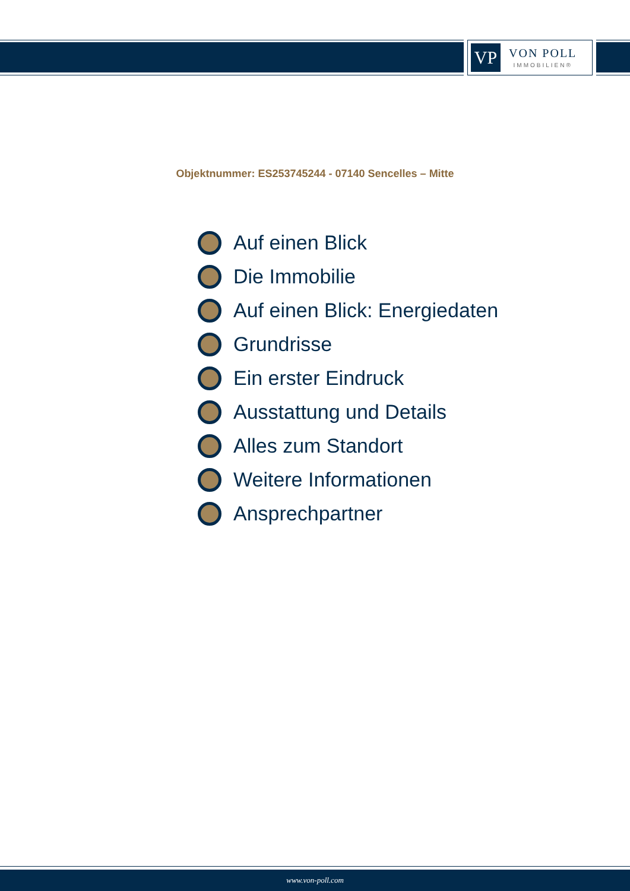VP
VON POLL
IMMOBILIEN®
Objektnummer: ES253745244 - 07140 Sencelles – Mitte
Auf einen Blick
Die Immobilie
Auf einen Blick: Energiedaten
Grundrisse
Ein erster Eindruck
Ausstattung und Details
Alles zum Standort
Weitere Informationen
Ansprechpartner
www.von-poll.com